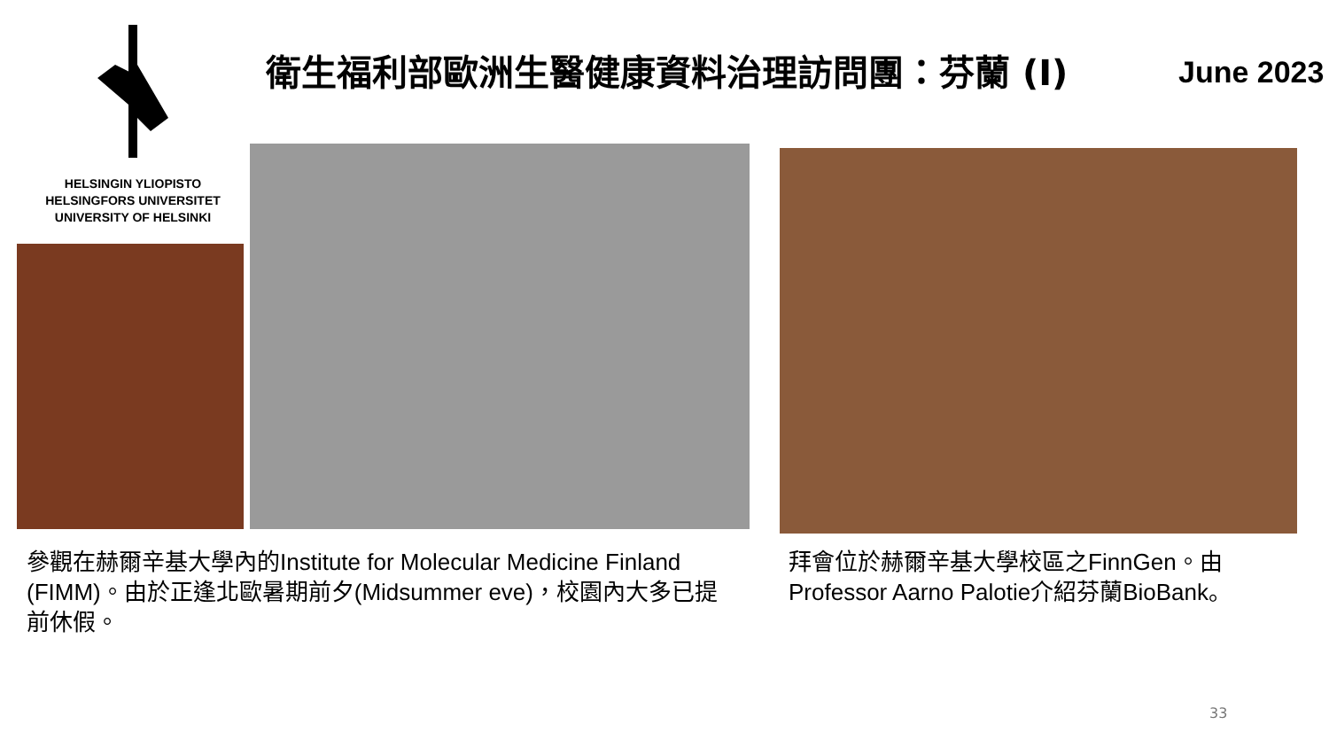HELSINGIN YLIOPISTO
HELSINGFORS UNIVERSITET
UNIVERSITY OF HELSINKI
衛生福利部歐洲生醫健康資料治理訪問團：芬蘭 (I)
June 2023
參觀在赫爾辛基大學內的Institute for Molecular Medicine Finland (FIMM)。由於正逢北歐暑期前夕(Midsummer eve)，校園內大多已提前休假。
拜會位於赫爾辛基大學校區之FinnGen。由Professor Aarno Palotie介紹芬蘭BioBank。
33